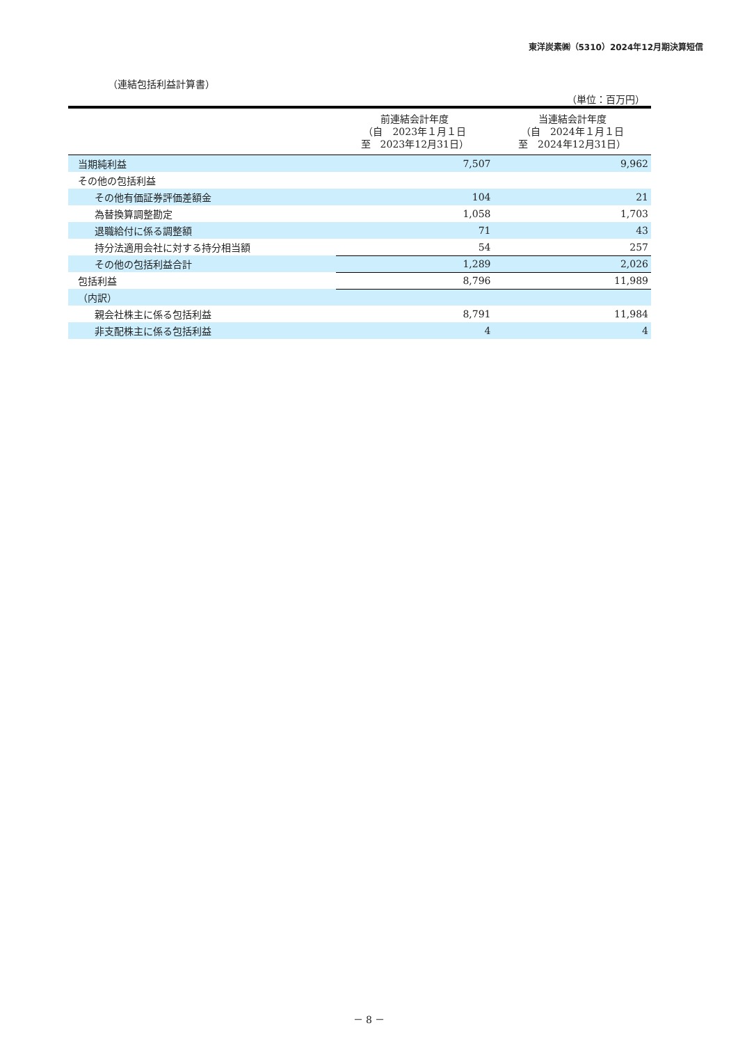東洋炭素㈱（5310）2024年12月期決算短信
（連結包括利益計算書）
（単位：百万円）
| | 前連結会計年度 （自 2023年１月１日 至 2023年12月31日） | 当連結会計年度 （自 2024年１月１日 至 2024年12月31日） |
| --- | --- | --- |
| 当期純利益 | 7,507 | 9,962 |
| その他の包括利益 | | |
| その他有価証券評価差額金 | 104 | 21 |
| 為替換算調整勘定 | 1,058 | 1,703 |
| 退職給付に係る調整額 | 71 | 43 |
| 持分法適用会社に対する持分相当額 | 54 | 257 |
| その他の包括利益合計 | 1,289 | 2,026 |
| 包括利益 | 8,796 | 11,989 |
| （内訳） | | |
| 親会社株主に係る包括利益 | 8,791 | 11,984 |
| 非支配株主に係る包括利益 | 4 | 4 |
－ 8 －